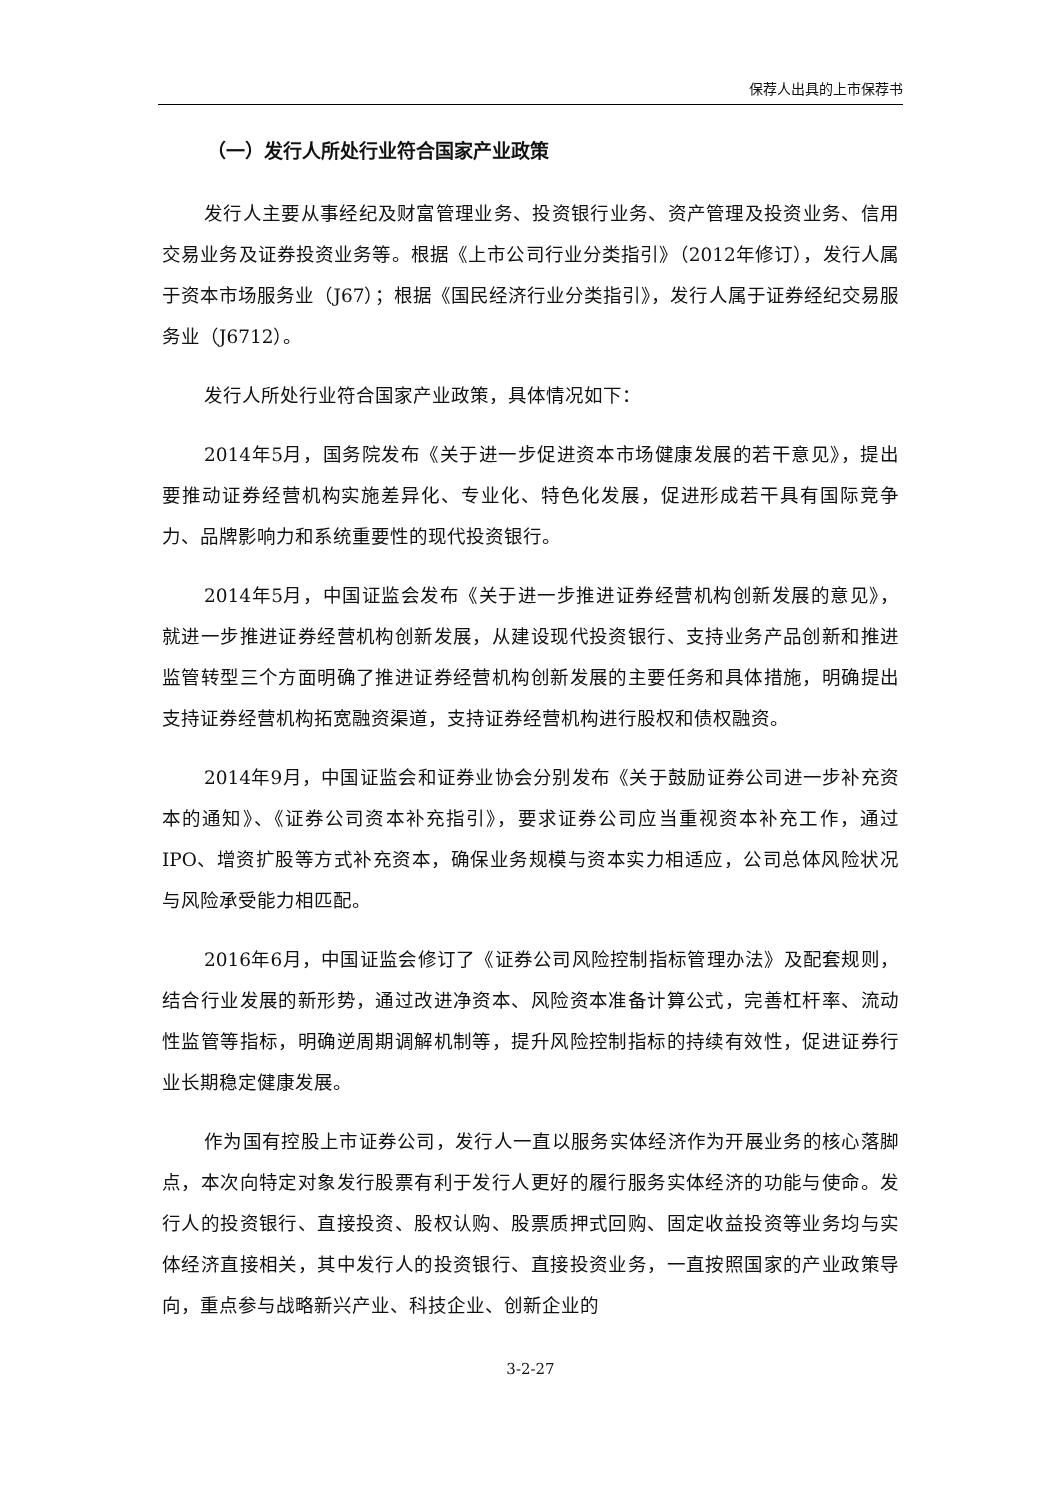保荐人出具的上市保荐书
（一）发行人所处行业符合国家产业政策
发行人主要从事经纪及财富管理业务、投资银行业务、资产管理及投资业务、信用交易业务及证券投资业务等。根据《上市公司行业分类指引》（2012年修订），发行人属于资本市场服务业（J67）；根据《国民经济行业分类指引》，发行人属于证券经纪交易服务业（J6712）。
发行人所处行业符合国家产业政策，具体情况如下：
2014年5月，国务院发布《关于进一步促进资本市场健康发展的若干意见》，提出要推动证券经营机构实施差异化、专业化、特色化发展，促进形成若干具有国际竞争力、品牌影响力和系统重要性的现代投资银行。
2014年5月，中国证监会发布《关于进一步推进证券经营机构创新发展的意见》，就进一步推进证券经营机构创新发展，从建设现代投资银行、支持业务产品创新和推进监管转型三个方面明确了推进证券经营机构创新发展的主要任务和具体措施，明确提出支持证券经营机构拓宽融资渠道，支持证券经营机构进行股权和债权融资。
2014年9月，中国证监会和证券业协会分别发布《关于鼓励证券公司进一步补充资本的通知》、《证券公司资本补充指引》，要求证券公司应当重视资本补充工作，通过IPO、增资扩股等方式补充资本，确保业务规模与资本实力相适应，公司总体风险状况与风险承受能力相匹配。
2016年6月，中国证监会修订了《证券公司风险控制指标管理办法》及配套规则，结合行业发展的新形势，通过改进净资本、风险资本准备计算公式，完善杠杆率、流动性监管等指标，明确逆周期调解机制等，提升风险控制指标的持续有效性，促进证券行业长期稳定健康发展。
作为国有控股上市证券公司，发行人一直以服务实体经济作为开展业务的核心落脚点，本次向特定对象发行股票有利于发行人更好的履行服务实体经济的功能与使命。发行人的投资银行、直接投资、股权认购、股票质押式回购、固定收益投资等业务均与实体经济直接相关，其中发行人的投资银行、直接投资业务，一直按照国家的产业政策导向，重点参与战略新兴产业、科技企业、创新企业的
3-2-27